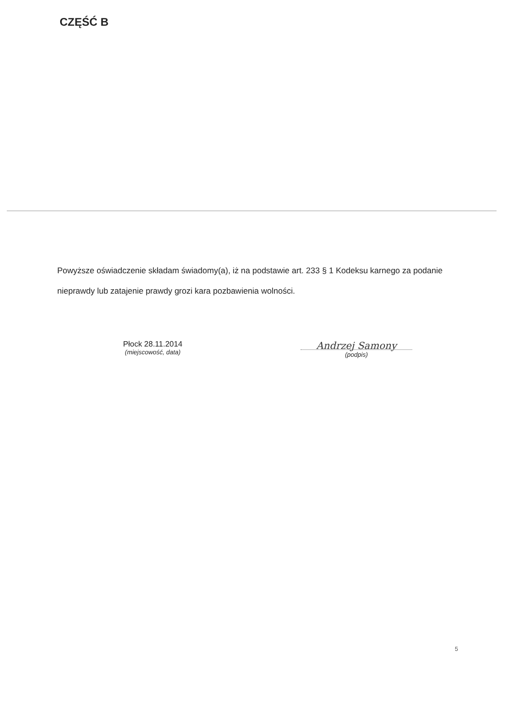CZĘŚĆ B
Powyższe oświadczenie składam świadomy(a), iż na podstawie art. 233 § 1 Kodeksu karnego za podanie nieprawdy lub zatajenie prawdy grozi kara pozbawienia wolności.
Płock 28.11.2014
(miejscowość, data)
Andrzej Samony
(podpis)
5